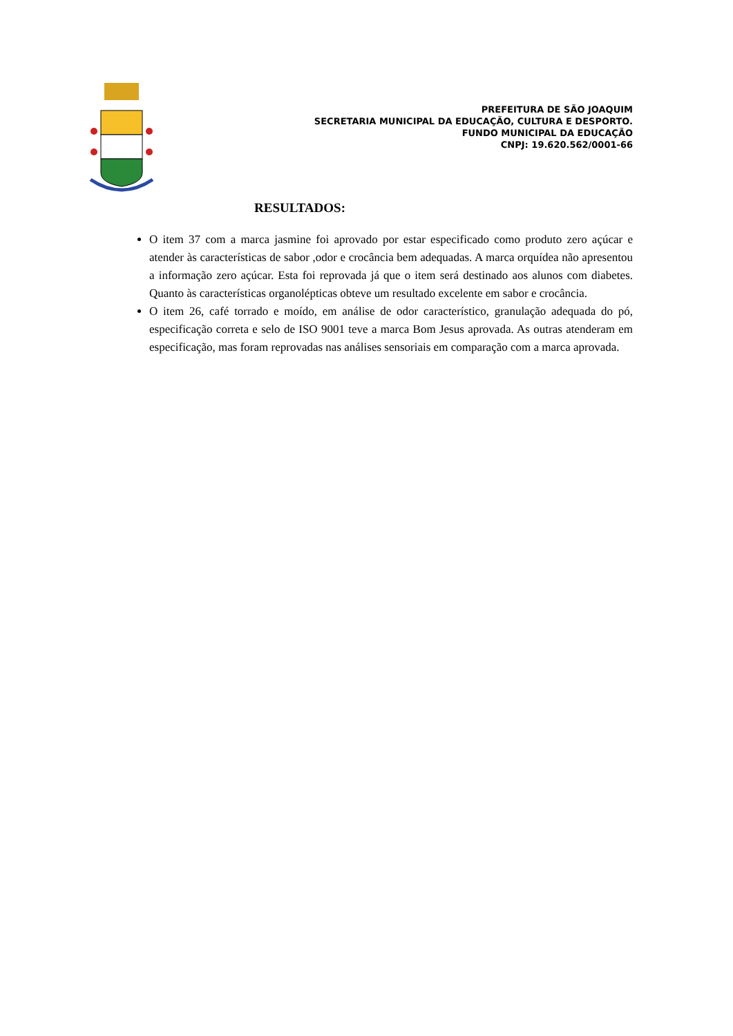PREFEITURA DE SÃO JOAQUIM
SECRETARIA MUNICIPAL DA EDUCAÇÃO, CULTURA E DESPORTO.
FUNDO MUNICIPAL DA EDUCAÇÃO
CNPJ: 19.620.562/0001-66
RESULTADOS:
O item 37 com a marca jasmine foi aprovado por estar especificado como produto zero açúcar e atender às características de sabor ,odor e crocância bem adequadas. A marca orquídea não apresentou a informação zero açúcar. Esta foi reprovada já que o item será destinado aos alunos com diabetes. Quanto às características organolépticas obteve um resultado excelente em sabor e crocância.
O item 26, café torrado e moído, em análise de odor característico, granulação adequada do pó, especificação correta e selo de ISO 9001 teve a marca Bom Jesus aprovada. As outras atenderam em especificação, mas foram reprovadas nas análises sensoriais em comparação com a marca aprovada.